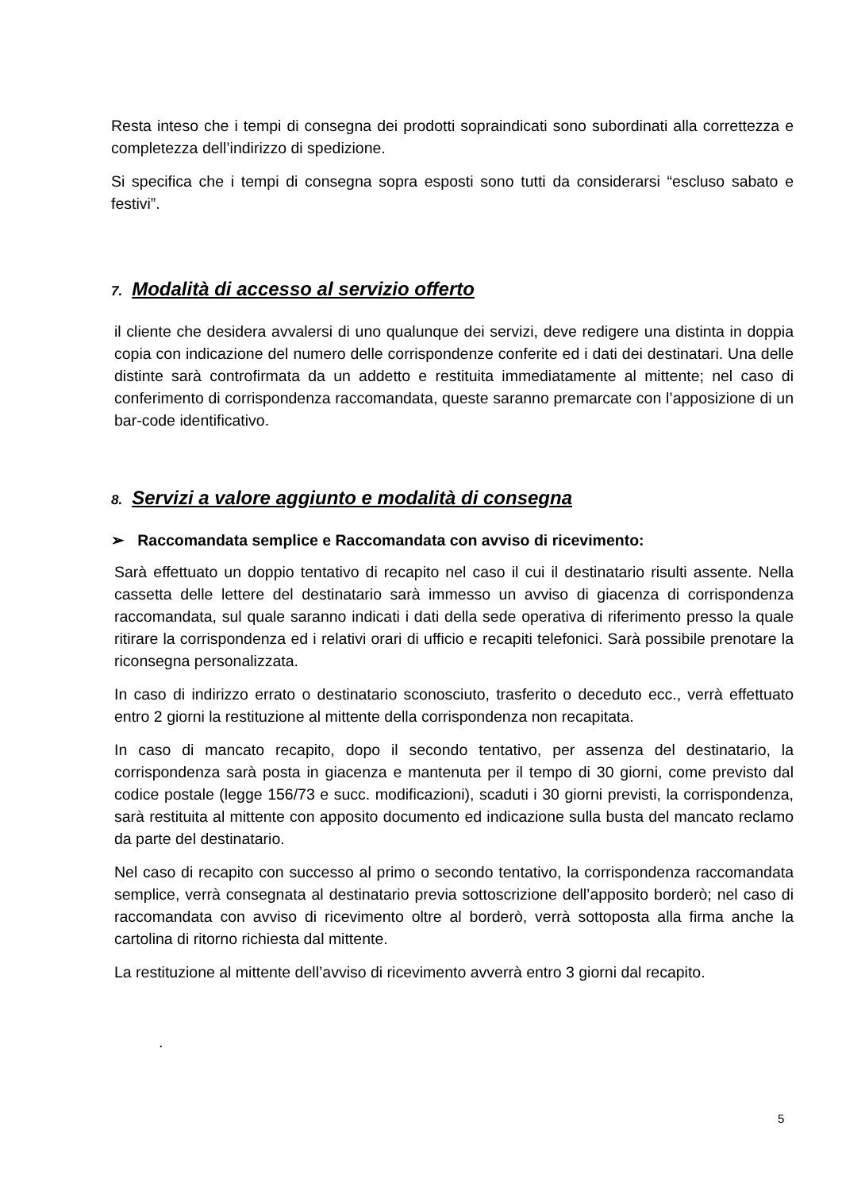Resta inteso che i tempi di consegna dei prodotti sopraindicati sono subordinati alla correttezza e completezza dell’indirizzo di spedizione.
Si specifica che i tempi di consegna sopra esposti sono tutti da considerarsi “escluso sabato e festivi”.
7. Modalità di accesso al servizio offerto
il cliente che desidera avvalersi di uno qualunque dei servizi, deve redigere una distinta in doppia copia con indicazione del numero delle corrispondenze conferite ed i dati dei destinatari. Una delle distinte sarà controfirmata da un addetto e restituita immediatamente al mittente; nel caso di conferimento di corrispondenza raccomandata, queste saranno premarcate con l’apposizione di un bar-code identificativo.
8. Servizi a valore aggiunto e modalità di consegna
➢ Raccomandata semplice e Raccomandata con avviso di ricevimento:
Sarà effettuato un doppio tentativo di recapito nel caso il cui il destinatario risulti assente. Nella cassetta delle lettere del destinatario sarà immesso un avviso di giacenza di corrispondenza raccomandata, sul quale saranno indicati i dati della sede operativa di riferimento presso la quale ritirare la corrispondenza ed i relativi orari di ufficio e recapiti telefonici. Sarà possibile prenotare la riconsegna personalizzata.
In caso di indirizzo errato o destinatario sconosciuto, trasferito o deceduto ecc., verrà effettuato entro 2 giorni la restituzione al mittente della corrispondenza non recapitata.
In caso di mancato recapito, dopo il secondo tentativo, per assenza del destinatario, la corrispondenza sarà posta in giacenza e mantenuta per il tempo di 30 giorni, come previsto dal codice postale (legge 156/73 e succ. modificazioni), scaduti i 30 giorni previsti, la corrispondenza, sarà restituita al mittente con apposito documento ed indicazione sulla busta del mancato reclamo da parte del destinatario.
Nel caso di recapito con successo al primo o secondo tentativo, la corrispondenza raccomandata semplice, verrà consegnata al destinatario previa sottoscrizione dell’apposito borderò; nel caso di raccomandata con avviso di ricevimento oltre al borderò, verrà sottoposta alla firma anche la cartolina di ritorno richiesta dal mittente.
La restituzione al mittente dell’avviso di ricevimento avverrà entro 3 giorni dal recapito.
.
5